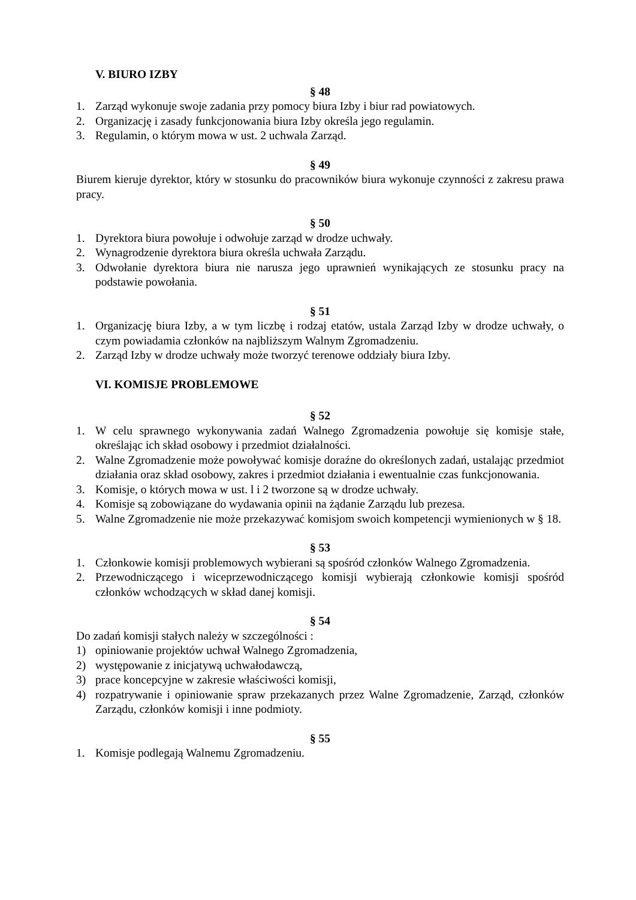V. BIURO IZBY
§ 48
1. Zarząd wykonuje swoje zadania przy pomocy biura Izby i biur rad powiatowych.
2. Organizację i zasady funkcjonowania biura Izby określa jego regulamin.
3. Regulamin, o którym mowa w ust. 2 uchwala Zarząd.
§ 49
Biurem kieruje dyrektor, który w stosunku do pracowników biura wykonuje czynności z zakresu prawa pracy.
§ 50
1. Dyrektora biura powołuje i odwołuje zarząd w drodze uchwały.
2. Wynagrodzenie dyrektora biura określa uchwała Zarządu.
3. Odwołanie dyrektora biura nie narusza jego uprawnień wynikających ze stosunku pracy na podstawie powołania.
§ 51
1. Organizację biura Izby, a w tym liczbę i rodzaj etatów, ustala Zarząd Izby w drodze uchwały, o czym powiadamia członków na najbliższym Walnym Zgromadzeniu.
2. Zarząd Izby w drodze uchwały może tworzyć terenowe oddziały biura Izby.
VI. KOMISJE PROBLEMOWE
§ 52
1. W celu sprawnego wykonywania zadań Walnego Zgromadzenia powołuje się komisje stałe, określając ich skład osobowy i przedmiot działalności.
2. Walne Zgromadzenie może powoływać komisje doraźne do określonych zadań, ustalając przedmiot działania oraz skład osobowy, zakres i przedmiot działania i ewentualnie czas funkcjonowania.
3. Komisje, o których mowa w ust. l i 2 tworzone są w drodze uchwały.
4. Komisje są zobowiązane do wydawania opinii na żądanie Zarządu lub prezesa.
5. Walne Zgromadzenie nie może przekazywać komisjom swoich kompetencji wymienionych w § 18.
§ 53
1. Członkowie komisji problemowych wybierani są spośród członków Walnego Zgromadzenia.
2. Przewodniczącego i wiceprzewodniczącego komisji wybierają członkowie komisji spośród członków wchodzących w skład danej komisji.
§ 54
Do zadań komisji stałych należy w szczególności :
1) opiniowanie projektów uchwał Walnego Zgromadzenia,
2) występowanie z inicjatywą uchwałodawczą,
3) prace koncepcyjne w zakresie właściwości komisji,
4) rozpatrywanie i opiniowanie spraw przekazanych przez Walne Zgromadzenie, Zarząd, członków Zarządu, członków komisji i inne podmioty.
§ 55
1. Komisje podlegają Walnemu Zgromadzeniu.